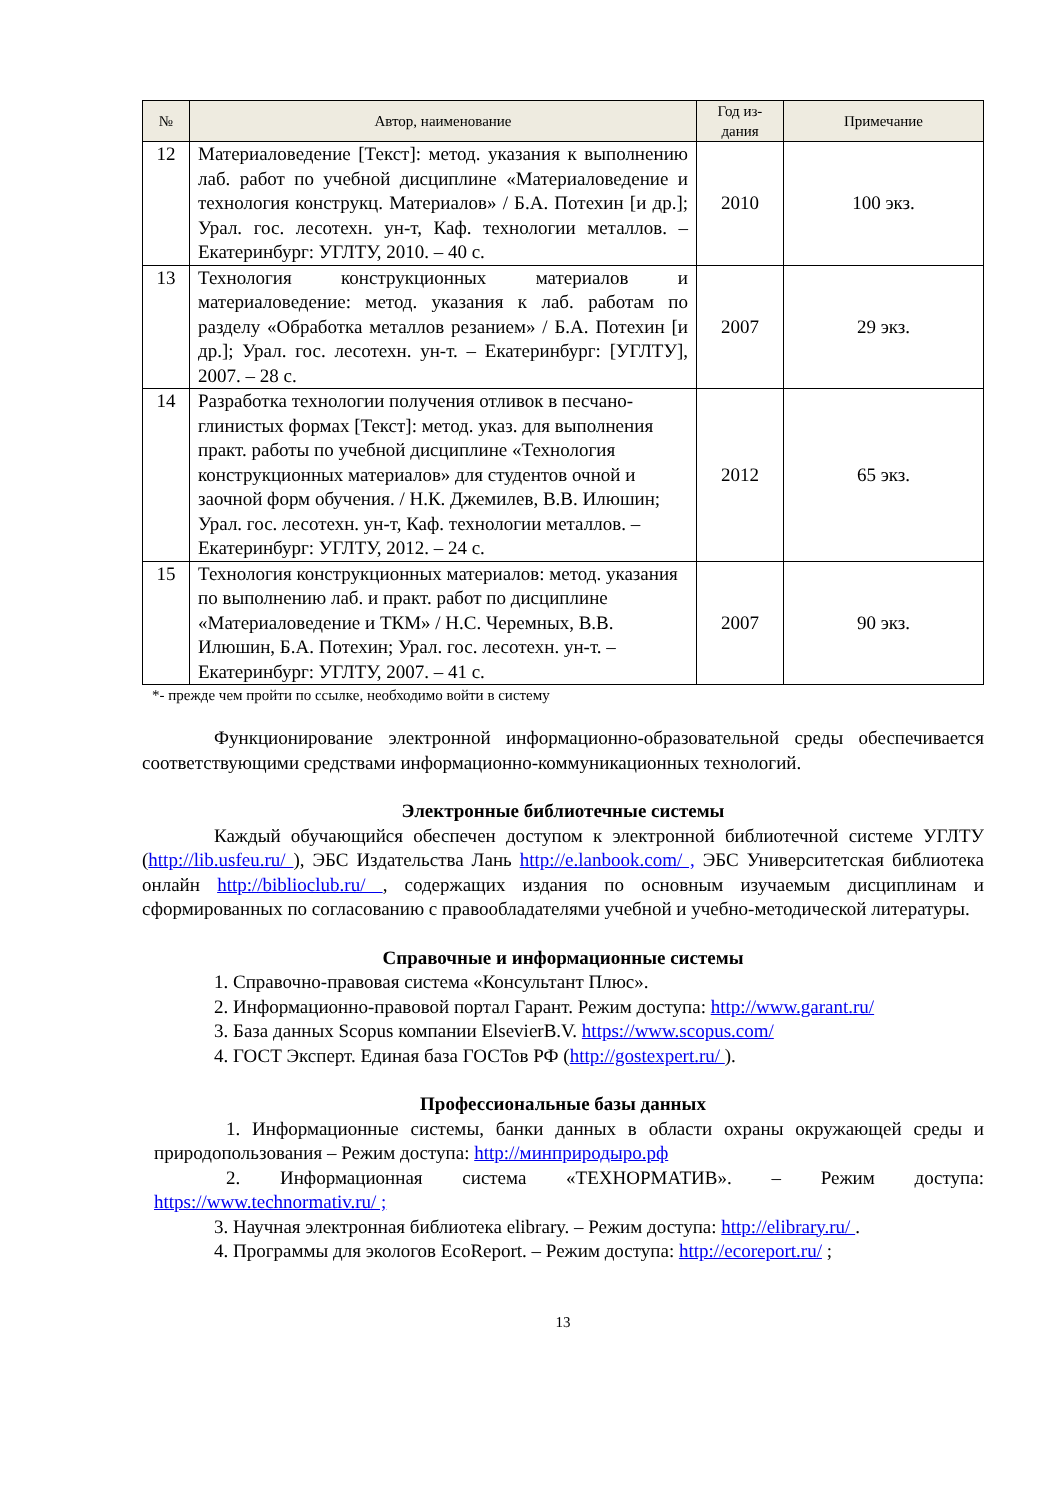| № | Автор, наименование | Год из-дания | Примечание |
| --- | --- | --- | --- |
| 12 | Материаловедение [Текст]: метод. указания к выполнению лаб. работ по учебной дисциплине «Материаловедение и технология конструкц. Материалов» / Б.А. Потехин [и др.]; Урал. гос. лесотехн. ун-т, Каф. технологии металлов. – Екатеринбург: УГЛТУ, 2010. – 40 с. | 2010 | 100 экз. |
| 13 | Технология конструкционных материалов и материаловедение: метод. указания к лаб. работам по разделу «Обработка металлов резанием» / Б.А. Потехин [и др.]; Урал. гос. лесотехн. ун-т. – Екатеринбург: [УГЛТУ], 2007. – 28 с. | 2007 | 29 экз. |
| 14 | Разработка технологии получения отливок в песчано-глинистых формах [Текст]: метод. указ. для выполнения практ. работы по учебной дисциплине «Технология конструкционных материалов» для студентов очной и заочной форм обучения. / Н.К. Джемилев, В.В. Илюшин; Урал. гос. лесотехн. ун-т, Каф. технологии металлов. – Екатеринбург: УГЛТУ, 2012. – 24 с. | 2012 | 65 экз. |
| 15 | Технология конструкционных материалов: метод. указания по выполнению лаб. и практ. работ по дисциплине «Материаловедение и ТКМ» / Н.С. Черемных, В.В. Илюшин, Б.А. Потехин; Урал. гос. лесотехн. ун-т. – Екатеринбург: УГЛТУ, 2007. – 41 с. | 2007 | 90 экз. |
*- прежде чем пройти по ссылке, необходимо войти в систему
Функционирование электронной информационно-образовательной среды обеспечивается соответствующими средствами информационно-коммуникационных технологий.
Электронные библиотечные системы
Каждый обучающийся обеспечен доступом к электронной библиотечной системе УГЛТУ (http://lib.usfeu.ru/ ), ЭБС Издательства Лань http://e.lanbook.com/ , ЭБС Университетская библиотека онлайн http://biblioclub.ru/ , содержащих издания по основным изучаемым дисциплинам и сформированных по согласованию с правообладателями учебной и учебно-методической литературы.
Справочные и информационные системы
1. Справочно-правовая система «Консультант Плюс».
2. Информационно-правовой портал Гарант. Режим доступа: http://www.garant.ru/
3. База данных Scopus компании ElsevierB.V. https://www.scopus.com/
4. ГОСТ Эксперт. Единая база ГОСТов РФ (http://gostexpert.ru/ ).
Профессиональные базы данных
1. Информационные системы, банки данных в области охраны окружающей среды и природопользования – Режим доступа: http://минприродыро.рф
2. Информационная система «ТЕХНОРМАТИВ». – Режим доступа: https://www.technormativ.ru/ ;
3. Научная электронная библиотека elibrary. – Режим доступа: http://elibrary.ru/ .
4. Программы для экологов EcoReport. – Режим доступа: http://ecoreport.ru/ ;
13